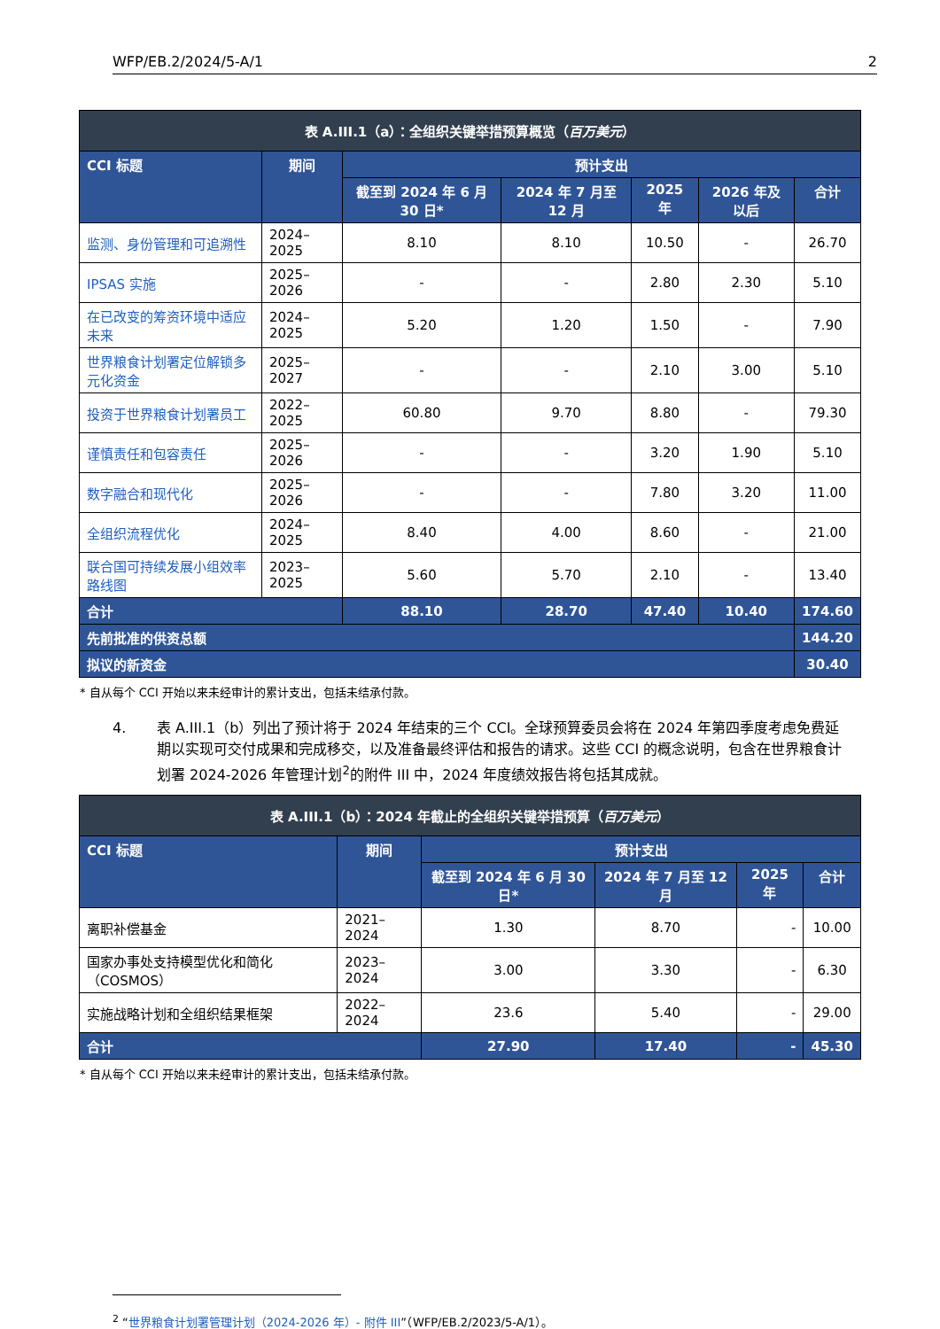WFP/EB.2/2024/5-A/1 2
| 表 A.III.1（a）：全组织关键举措预算概览（ 百万美元 ） | | | | | | |
| --- | --- | --- | --- | --- | --- | --- |
| CCI 标题 | 期间 | 预计支出 | | | | |
| | | 截至到 2024 年 6 月 30 日* | 2024 年 7 月至 12 月 | 2025 年 | 2026 年及以后 | 合计 |
| 监测、身份管理和可追溯性 | 2024–2025 | 8.10 | 8.10 | 10.50 | - | 26.70 |
| IPSAS 实施 | 2025–2026 | - | - | 2.80 | 2.30 | 5.10 |
| 在已改变的筹资环境中适应未来 | 2024–2025 | 5.20 | 1.20 | 1.50 | - | 7.90 |
| 世界粮食计划署定位解锁多元化资金 | 2025–2027 | - | - | 2.10 | 3.00 | 5.10 |
| 投资于世界粮食计划署员工 | 2022–2025 | 60.80 | 9.70 | 8.80 | - | 79.30 |
| 谨慎责任和包容责任 | 2025–2026 | - | - | 3.20 | 1.90 | 5.10 |
| 数字融合和现代化 | 2025–2026 | - | - | 7.80 | 3.20 | 11.00 |
| 全组织流程优化 | 2024–2025 | 8.40 | 4.00 | 8.60 | - | 21.00 |
| 联合国可持续发展小组效率路线图 | 2023–2025 | 5.60 | 5.70 | 2.10 | - | 13.40 |
| 合计 | | 88.10 | 28.70 | 47.40 | 10.40 | 174.60 |
| 先前批准的供资总额 | | | | | | 144.20 |
| 拟议的新资金 | | | | | | 30.40 |
* 自从每个 CCI 开始以来未经审计的累计支出，包括未结承付款。
4. 表 A.III.1（b）列出了预计将于 2024 年结束的三个 CCI。全球预算委员会将在 2024 年第四季度考虑免费延期以实现可交付成果和完成移交，以及准备最终评估和报告的请求。这些 CCI 的概念说明，包含在世界粮食计划署 2024-2026 年管理计划<sup>2</sup>的附件 III 中，2024 年度绩效报告将包括其成就。
| 表 A.III.1（b）：2024 年截止的全组织关键举措预算（ 百万美元 ） | | | | | |
| --- | --- | --- | --- | --- | --- |
| CCI 标题 | 期间 | 预计支出 | | | |
| | | 截至到 2024 年 6 月 30 日* | 2024 年 7 月至 12 月 | 2025 年 | 合计 |
| 离职补偿基金 | 2021–2024 | 1.30 | 8.70 | - | 10.00 |
| 国家办事处支持模型优化和简化（COSMOS） | 2023–2024 | 3.00 | 3.30 | - | 6.30 |
| 实施战略计划和全组织结果框架 | 2022–2024 | 23.6 | 5.40 | - | 29.00 |
| 合计 | | 27.90 | 17.40 | - | 45.30 |
* 自从每个 CCI 开始以来未经审计的累计支出，包括未结承付款。
<sup>2</sup> “世界粮食计划署管理计划（2024-2026 年）- 附件 III”（WFP/EB.2/2023/5-A/1）。